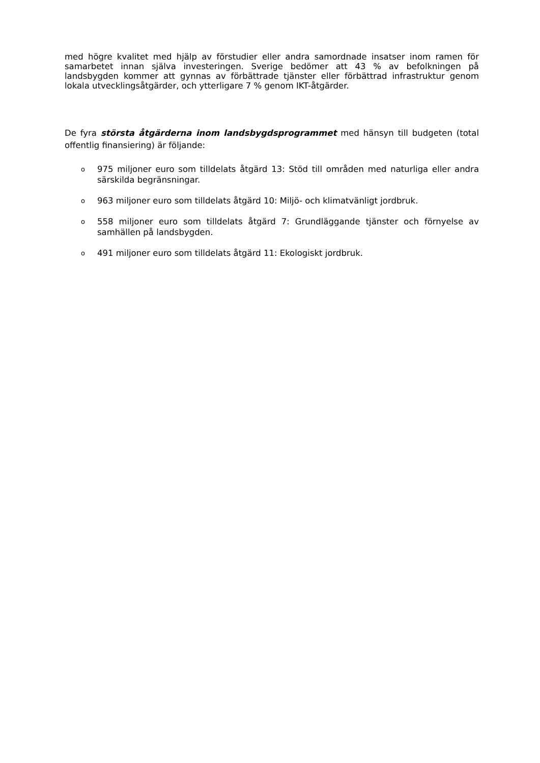med högre kvalitet med hjälp av förstudier eller andra samordnade insatser inom ramen för samarbetet innan själva investeringen. Sverige bedömer att 43 % av befolkningen på landsbygden kommer att gynnas av förbättrade tjänster eller förbättrad infrastruktur genom lokala utvecklingsåtgärder, och ytterligare 7 % genom IKT-åtgärder.
De fyra största åtgärderna inom landsbygdsprogrammet med hänsyn till budgeten (total offentlig finansiering) är följande:
o 975 miljoner euro som tilldelats åtgärd 13: Stöd till områden med naturliga eller andra särskilda begränsningar.
o 963 miljoner euro som tilldelats åtgärd 10: Miljö- och klimatvänligt jordbruk.
o 558 miljoner euro som tilldelats åtgärd 7: Grundläggande tjänster och förnyelse av samhällen på landsbygden.
o 491 miljoner euro som tilldelats åtgärd 11: Ekologiskt jordbruk.